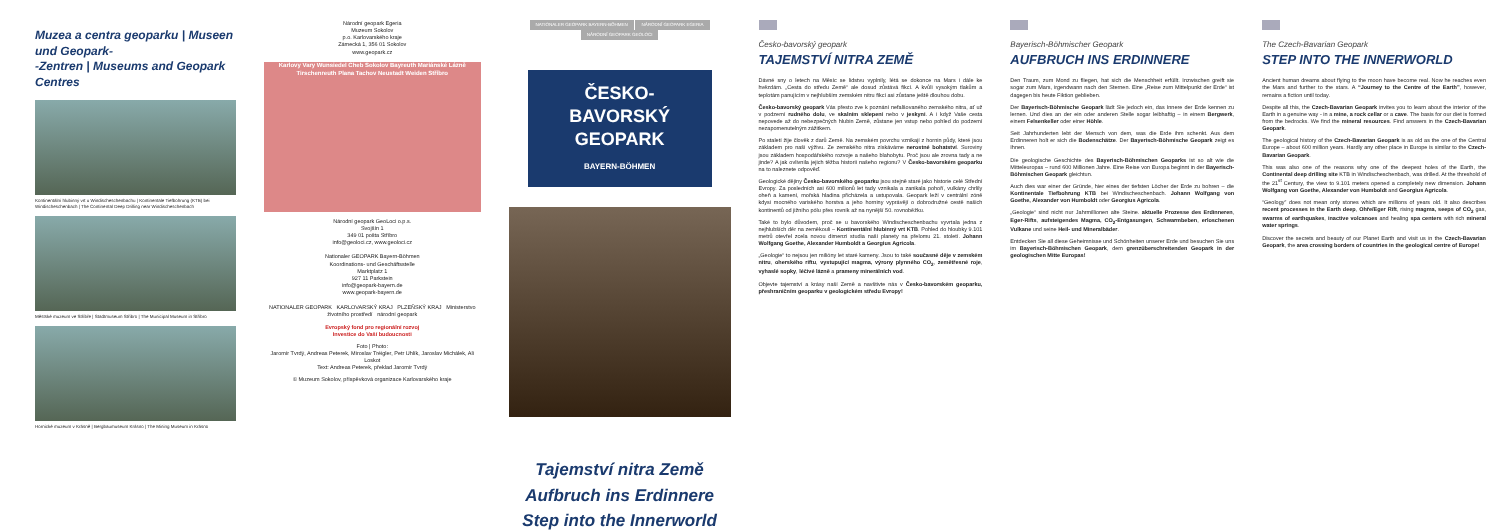Muzea a centra geoparku | Museen und Geopark-
-Zentren | Museums and Geopark Centres
Kontinentální hlubinný vrt u Windischeschenbachu | Kontinentale Tiefbohrung (KTB) bei Windischeschenbach | The Continental Deep Drilling near Windischeschenbach
Městské muzeum ve Stříbře | Stadtmuseum Stříbro | The Municipal Museum in Stříbro
Hornické muzeum v Krásně | Bergbaumuseum Krásno | The Mining Museum in Krásno
Národní geopark Egeria
Muzeum Sokolov
p.o. Karlovarského kraje
Zámecká 1, 356 01 Sokolov
www.geopark.cz
Karlovy Vary Wunsiedel Cheb Sokolov Bayreuth Mariánské Lázně Tirschenreuth Plana Tachov Neustadt Weiden Stříbro
Národní geopark GeoLoci o.p.s.
Svojšín 1
349 01 pošta Stříbro
info@geoloci.cz, www.geoloci.cz
Nationaler GEOPARK Bayern-Böhmen
Koordinations- und Geschäftsstelle
Marktplatz 1
927 11 Parkstein
info@geopark-bayern.de
www.geopark-bayern.de
NATIONALER GEOPARK KARLOVARSKÝ KRAJ PLZEŇSKÝ KRAJ Ministerstvo životního prostředí národní geopark
Evropský fond pro regionální rozvoj
Investice do Vaší budoucnosti
Foto | Photo:
Jaromír Tvrdý, Andreas Peterek, Miroslav Tréigler, Petr Uhlík, Jaroslav Michálek, Ali Loskot
Text: Andreas Peterek, překlad Jaromír Tvrdý
© Muzeum Sokolov, příspěvková organizace Karlovarského kraje
NATIONALER GEOPARK BAYERN-BÖHMEN NÁRODNÍ GEOPARK EGERIA NÁRODNÍ GEOPARK GEOLOCI
ČESKO-BAVORSKÝ
GEOPARK
BAYERN-BÖHMEN
Tajemství nitra Země
Aufbruch ins Erdinnere
Step into the Innerworld
Česko-bavorský geopark
TAJEMSTVÍ NITRA ZEMĚ
Dávné sny o letech na Měsíc se lidstvu vyplnily, létá se dokonce na Mars i dále ke hvězdám. „Cesta do středu Země“ ale dosud zůstává fikcí. A kvůli vysokým tlakům a teplotám panujícím v nejhlubším zemském nitru fikcí asi zůstane ještě dlouhou dobu.
Česko-bavorský geopark Vás přesto zve k poznání nefalšovaného zemského nitra, ať už v podzemí rudného dolu, ve skalním sklepení nebo v jeskyni. A i když Vaše cesta nepovede až do nebezpečných hlubin Země, zůstane jen vstup nebo pohled do podzemí nezapomenutelným zážitkem.
Po staletí žije člověk z darů Země. Na zemském povrchu vznikají z hornin půdy, které jsou základem pro naši výživu. Ze zemského nitra získáváme nerostné bohatství. Suroviny jsou základem hospodářského rozvoje a našeho blahobytu. Proč jsou ale zrovna tady a ne jinde? A jak ovlivnila jejich těžba historii našeho regionu? V Česko-bavorském geoparku na to naleznete odpověď.
Geologické dějiny Česko-bavorského geoparku jsou stejně staré jako historie celé Střední Evropy. Za posledních asi 600 milionů let tady vznikala a zanikala pohoří, vulkány chrlily oheň a kamení, mořská hladina přicházela a ustupovala. Geopark leží v centrální zóně kdysi mocného variského horstva a jeho horniny vyprávějí o dobrodružné cestě našich kontinentů od jižního pólu přes rovník až na nynější 50. rovnoběžku.
Také to bylo důvodem, proč se u bavorského Windischeschenbachu vyvrtala jedna z nejhlubších děr na zeměkouli – Kontinentální hlubinný vrt KTB. Pohled do hloubky 9.101 metrů otevřel zcela novou dimenzi studia naší planety na přelomu 21. století. Johann Wolfgang Goethe, Alexander Humboldt a Georgius Agricola.
„Geologie“ to nejsou jen milióny let staré kameny. Jsou to také současné děje v zemském nitru, oherského riftu, vystupující magma, výrony plynného CO<sub>2</sub>, zemětřesné roje, vyhaslé sopky, léčivé lázně a prameny minerálních vod.
Objevte tajemství a krásy naší Země a navštivte nás v Česko-bavorském geoparku, přeshraničním geoparku v geologickém středu Evropy!
Bayerisch-Böhmischer Geopark
AUFBRUCH INS ERDINNERE
Den Traum, zum Mond zu fliegen, hat sich die Menschheit erfüllt. Inzwischen greift sie sogar zum Mars, irgendwann nach den Sternen. Eine „Reise zum Mittelpunkt der Erde“ ist dagegen bis heute Fiktion geblieben.
Der Bayerisch-Böhmische Geopark lädt Sie jedoch ein, das Innere der Erde kennen zu lernen. Und dies an der ein oder anderen Stelle sogar leibhaftig – in einem Bergwerk, einem Felsenkeller oder einer Höhle.
Seit Jahrhunderten lebt der Mensch von dem, was die Erde ihm schenkt. Aus dem Erdinneren holt er sich die Bodenschätze. Der Bayerisch-Böhmische Geopark zeigt es Ihnen.
Die geologische Geschichte des Bayerisch-Böhmischen Geoparks ist so alt wie die Mitteleuropas – rund 600 Millionen Jahre. Eine Reise von Europa beginnt in der Bayerisch-Böhmischen Geopark gleichtun.
Auch dies war einer der Gründe, hier eines der tiefsten Löcher der Erde zu bohren – die Kontinentale Tiefbohrung KTB bei Windischeschenbach. Johann Wolfgang von Goethe, Alexander von Humboldt oder Georgius Agricola.
„Geologie“ sind nicht nur Jahrmillionen alte Steine. aktuelle Prozesse des Erdinneren, Eger-Rifts, aufsteigendes Magma, CO<sub>2</sub>-Entgasungen, Schwarmbeben, erloschenen Vulkane und seine Heil- und Mineralbäder.
Entdecken Sie all diese Geheimnisse und Schönheiten unserer Erde und besuchen Sie uns im Bayerisch-Böhmischen Geopark, dem grenzüberschreitenden Geopark in der geologischen Mitte Europas!
The Czech-Bavarian Geopark
STEP INTO THE INNERWORLD
Ancient human dreams about flying to the moon have become real. Now he reaches even the Mars and further to the stars. A “Journey to the Centre of the Earth”, however, remains a fiction until today.
Despite all this, the Czech-Bavarian Geopark invites you to learn about the interior of the Earth in a genuine way - in a mine, a rock cellar or a cave. The basis for our diet is formed from the bedrocks. We find the mineral resources. Find answers in the Czech-Bavarian Geopark.
The geological history of the Czech-Bavarian Geopark is as old as the one of the Central Europe – about 600 million years. Hardly any other place in Europe is similar to the Czech-Bavarian Geopark.
This was also one of the reasons why one of the deepest holes of the Earth, the Continental deep drilling site KTB in Windischeschenbach, was drilled. At the threshold of the 21<sup>st</sup> Century, the view to 9.101 meters opened a completely new dimension. Johann Wolfgang von Goethe, Alexander von Humboldt and Georgius Agricola.
“Geology” does not mean only stones which are millions of years old. It also describes recent processes in the Earth deep, Ohře/Eger Rift, rising magma, seeps of CO<sub>2</sub> gas, swarms of earthquakes, inactive volcanoes and healing spa centers with rich mineral water springs.
Discover the secrets and beauty of our Planet Earth and visit us in the Czech-Bavarian Geopark, the area crossing borders of countries in the geological centre of Europe!